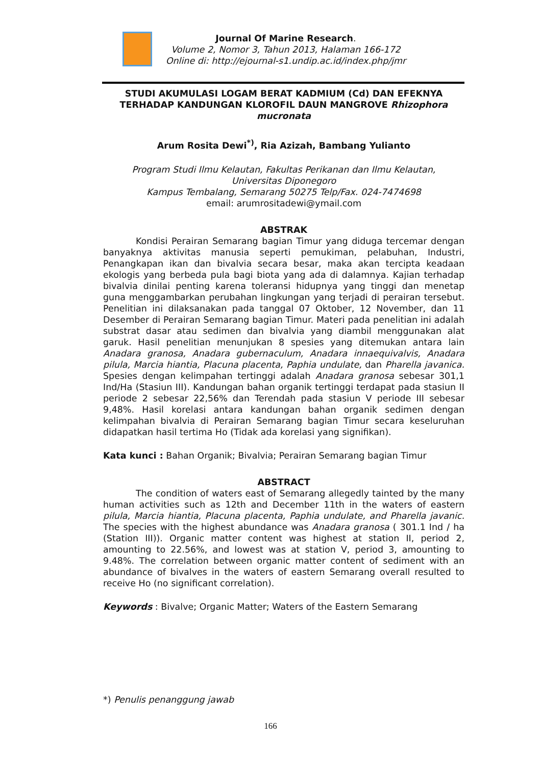Journal Of Marine Research.
Volume 2, Nomor 3, Tahun 2013, Halaman 166-172
Online di: http://ejournal-s1.undip.ac.id/index.php/jmr
STUDI AKUMULASI LOGAM BERAT KADMIUM (Cd) DAN EFEKNYA TERHADAP KANDUNGAN KLOROFIL DAUN MANGROVE Rhizophora mucronata
Arum Rosita Dewi<sup>*)</sup>, Ria Azizah, Bambang Yulianto
Program Studi Ilmu Kelautan, Fakultas Perikanan dan Ilmu Kelautan,
Universitas Diponegoro
Kampus Tembalang, Semarang 50275 Telp/Fax. 024-7474698
email: arumrositadewi@ymail.com
ABSTRAK
Kondisi Perairan Semarang bagian Timur yang diduga tercemar dengan banyaknya aktivitas manusia seperti pemukiman, pelabuhan, Industri, Penangkapan ikan dan bivalvia secara besar, maka akan tercipta keadaan ekologis yang berbeda pula bagi biota yang ada di dalamnya. Kajian terhadap bivalvia dinilai penting karena toleransi hidupnya yang tinggi dan menetap guna menggambarkan perubahan lingkungan yang terjadi di perairan tersebut. Penelitian ini dilaksanakan pada tanggal 07 Oktober, 12 November, dan 11 Desember di Perairan Semarang bagian Timur. Materi pada penelitian ini adalah substrat dasar atau sedimen dan bivalvia yang diambil menggunakan alat garuk. Hasil penelitian menunjukan 8 spesies yang ditemukan antara lain Anadara granosa, Anadara gubernaculum, Anadara innaequivalvis, Anadara pilula, Marcia hiantia, Placuna placenta, Paphia undulate, dan Pharella javanica. Spesies dengan kelimpahan tertinggi adalah Anadara granosa sebesar 301,1 Ind/Ha (Stasiun III). Kandungan bahan organik tertinggi terdapat pada stasiun II periode 2 sebesar 22,56% dan Terendah pada stasiun V periode III sebesar 9,48%. Hasil korelasi antara kandungan bahan organik sedimen dengan kelimpahan bivalvia di Perairan Semarang bagian Timur secara keseluruhan didapatkan hasil tertima Ho (Tidak ada korelasi yang signifikan).
Kata kunci : Bahan Organik; Bivalvia; Perairan Semarang bagian Timur
ABSTRACT
The condition of waters east of Semarang allegedly tainted by the many human activities such as 12th and December 11th in the waters of eastern pilula, Marcia hiantia, Placuna placenta, Paphia undulate, and Pharella javanic. The species with the highest abundance was Anadara granosa ( 301.1 Ind / ha (Station III)). Organic matter content was highest at station II, period 2, amounting to 22.56%, and lowest was at station V, period 3, amounting to 9.48%. The correlation between organic matter content of sediment with an abundance of bivalves in the waters of eastern Semarang overall resulted to receive Ho (no significant correlation).
Keywords : Bivalve; Organic Matter; Waters of the Eastern Semarang
*) Penulis penanggung jawab
166